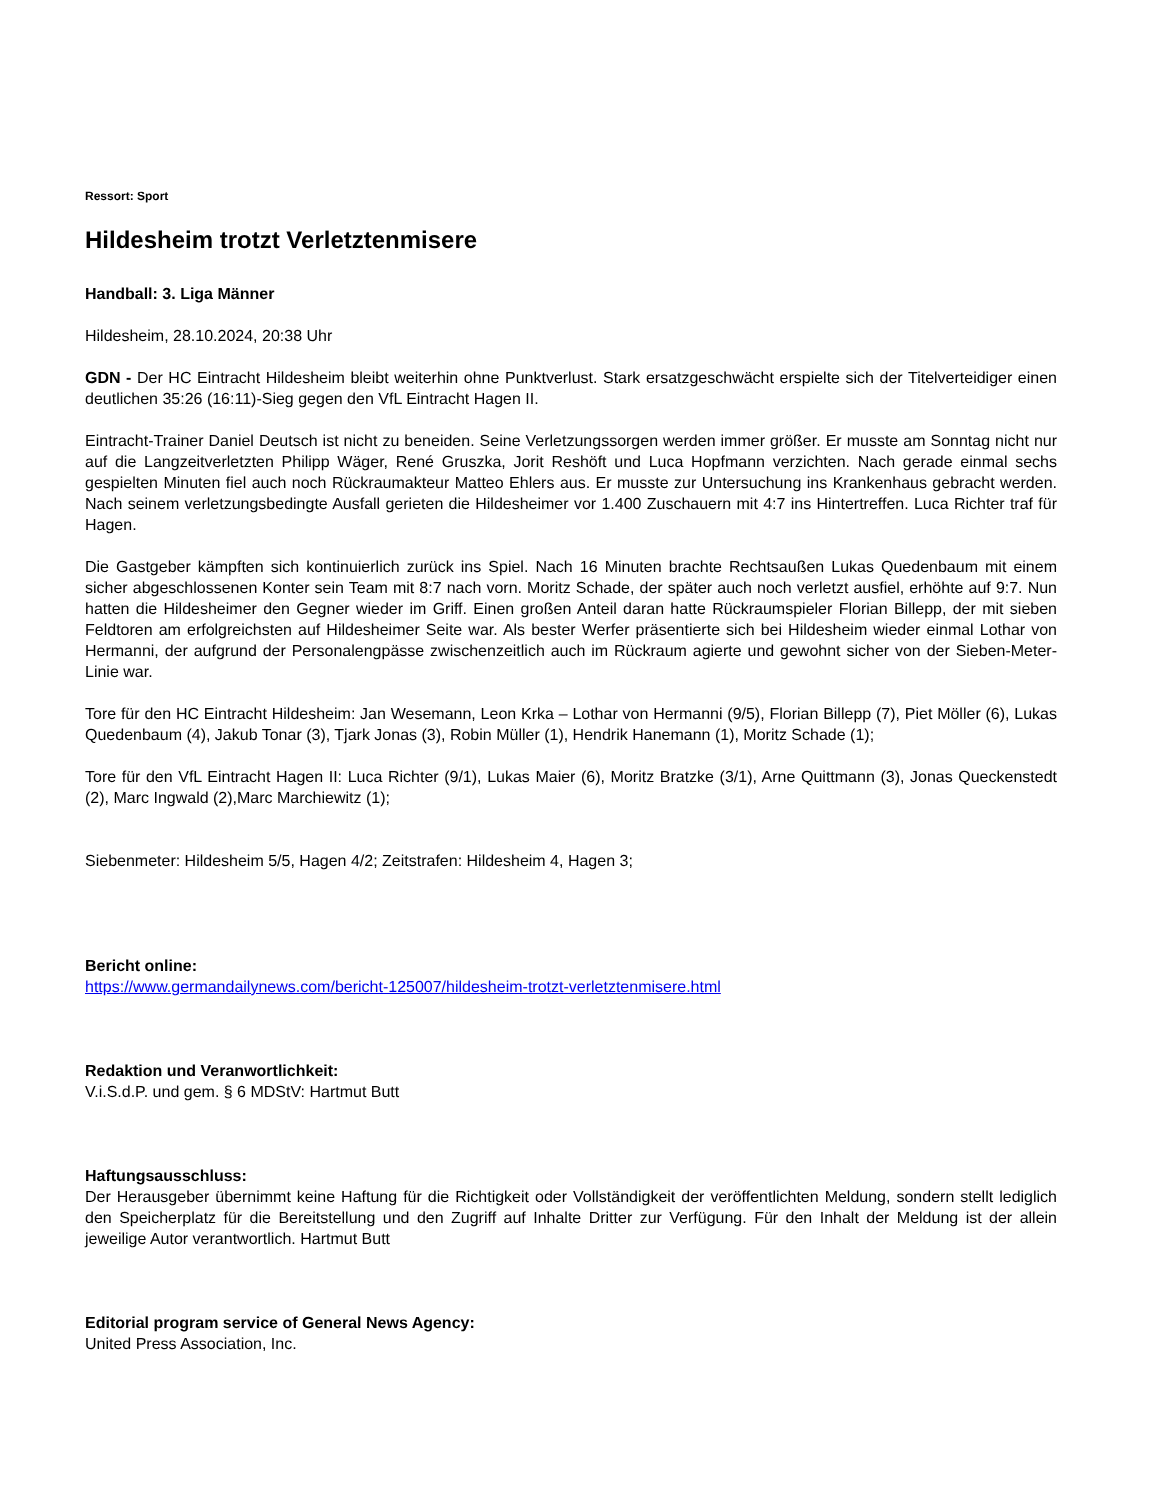Ressort: Sport
Hildesheim trotzt Verletztenmisere
Handball: 3. Liga Männer
Hildesheim, 28.10.2024, 20:38 Uhr
GDN - Der HC Eintracht Hildesheim bleibt weiterhin ohne Punktverlust. Stark ersatzgeschwächt erspielte sich der Titelverteidiger einen deutlichen 35:26 (16:11)-Sieg gegen den VfL Eintracht Hagen II.
Eintracht-Trainer Daniel Deutsch ist nicht zu beneiden. Seine Verletzungssorgen werden immer größer. Er musste am Sonntag nicht nur auf die Langzeitverletzten Philipp Wäger, René Gruszka, Jorit Reshöft und Luca Hopfmann verzichten. Nach gerade einmal sechs gespielten Minuten fiel auch noch Rückraumakteur Matteo Ehlers aus. Er musste zur Untersuchung ins Krankenhaus gebracht werden. Nach seinem verletzungsbedingte Ausfall gerieten die Hildesheimer vor 1.400 Zuschauern mit 4:7 ins Hintertreffen. Luca Richter traf für Hagen.
Die Gastgeber kämpften sich kontinuierlich zurück ins Spiel. Nach 16 Minuten brachte Rechtsaußen Lukas Quedenbaum mit einem sicher abgeschlossenen Konter sein Team mit 8:7 nach vorn. Moritz Schade, der später auch noch verletzt ausfiel, erhöhte auf 9:7. Nun hatten die Hildesheimer den Gegner wieder im Griff. Einen großen Anteil daran hatte Rückraumspieler Florian Billepp, der mit sieben Feldtoren am erfolgreichsten auf Hildesheimer Seite war. Als bester Werfer präsentierte sich bei Hildesheim wieder einmal Lothar von Hermanni, der aufgrund der Personalengpässe zwischenzeitlich auch im Rückraum agierte und gewohnt sicher von der Sieben-Meter-Linie war.
Tore für den HC Eintracht Hildesheim: Jan Wesemann, Leon Krka – Lothar von Hermanni (9/5), Florian Billepp (7), Piet Möller (6), Lukas Quedenbaum (4), Jakub Tonar (3), Tjark Jonas (3), Robin Müller (1), Hendrik Hanemann (1), Moritz Schade (1);
Tore für den VfL Eintracht Hagen II: Luca Richter (9/1), Lukas Maier (6), Moritz Bratzke (3/1), Arne Quittmann (3), Jonas Queckenstedt (2), Marc Ingwald (2),Marc Marchiewitz (1);
Siebenmeter: Hildesheim 5/5, Hagen 4/2; Zeitstrafen: Hildesheim 4, Hagen 3;
Bericht online:
https://www.germandailynews.com/bericht-125007/hildesheim-trotzt-verletztenmisere.html
Redaktion und Veranwortlichkeit:
V.i.S.d.P. und gem. § 6 MDStV: Hartmut Butt
Haftungsausschluss:
Der Herausgeber übernimmt keine Haftung für die Richtigkeit oder Vollständigkeit der veröffentlichten Meldung, sondern stellt lediglich den Speicherplatz für die Bereitstellung und den Zugriff auf Inhalte Dritter zur Verfügung. Für den Inhalt der Meldung ist der allein jeweilige Autor verantwortlich. Hartmut Butt
Editorial program service of General News Agency:
United Press Association, Inc.